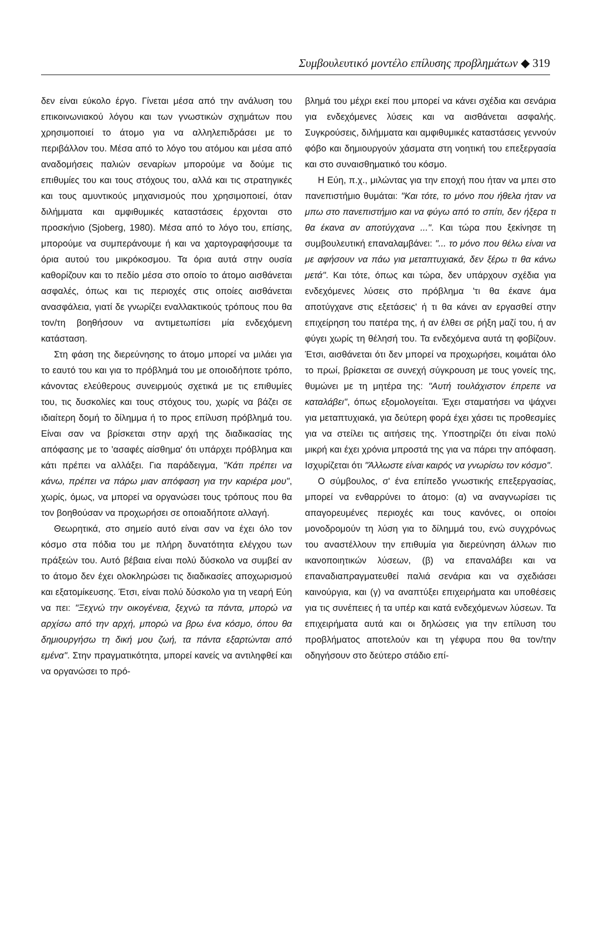Συμβουλευτικό μοντέλο επίλυσης προβλημάτων ◆ 319
δεν είναι εύκολο έργο. Γίνεται μέσα από την ανάλυση του επικοινωνιακού λόγου και των γνωστικών σχημάτων που χρησιμοποιεί το άτομο για να αλληλεπιδράσει με το περιβάλλον του. Μέσα από το λόγο του ατόμου και μέσα από αναδομήσεις παλιών σεναρίων μπορούμε να δούμε τις επιθυμίες του και τους στόχους του, αλλά και τις στρατηγικές και τους αμυντικούς μηχανισμούς που χρησιμοποιεί, όταν διλήμματα και αμφιθυμικές καταστάσεις έρχονται στο προσκήνιο (Sjoberg, 1980). Μέσα από το λόγο του, επίσης, μπορούμε να συμπεράνουμε ή και να χαρτογραφήσουμε τα όρια αυτού του μικρόκοσμου. Τα όρια αυτά στην ουσία καθορίζουν και το πεδίο μέσα στο οποίο το άτομο αισθάνεται ασφαλές, όπως και τις περιοχές στις οποίες αισθάνεται ανασφάλεια, γιατί δε γνωρίζει εναλλακτικούς τρόπους που θα τον/τη βοηθήσουν να αντιμετωπίσει μία ενδεχόμενη κατάσταση.
Στη φάση της διερεύνησης το άτομο μπορεί να μιλάει για το εαυτό του και για το πρόβλημά του με οποιοδήποτε τρόπο, κάνοντας ελεύθερους συνειρμούς σχετικά με τις επιθυμίες του, τις δυσκολίες και τους στόχους του, χωρίς να βάζει σε ιδιαίτερη δομή το δίλημμα ή το προς επίλυση πρόβλημά του. Είναι σαν να βρίσκεται στην αρχή της διαδικασίας της απόφασης με το 'ασαφές αίσθημα' ότι υπάρχει πρόβλημα και κάτι πρέπει να αλλάξει. Για παράδειγμα, "Κάτι πρέπει να κάνω, πρέπει να πάρω μιαν απόφαση για την καριέρα μου", χωρίς, όμως, να μπορεί να οργανώσει τους τρόπους που θα τον βοηθούσαν να προχωρήσει σε οποιαδήποτε αλλαγή.
Θεωρητικά, στο σημείο αυτό είναι σαν να έχει όλο τον κόσμο στα πόδια του με πλήρη δυνατότητα ελέγχου των πράξεών του. Αυτό βέβαια είναι πολύ δύσκολο να συμβεί αν το άτομο δεν έχει ολοκληρώσει τις διαδικασίες αποχωρισμού και εξατομίκευσης. Έτσι, είναι πολύ δύσκολο για τη νεαρή Εύη να πει: "Ξεχνώ την οικογένεια, ξεχνώ τα πάντα, μπορώ να αρχίσω από την αρχή, μπορώ να βρω ένα κόσμο, όπου θα δημιουργήσω τη δική μου ζωή, τα πάντα εξαρτώνται από εμένα". Στην πραγματικότητα, μπορεί κανείς να αντιληφθεί και να οργανώσει το πρό-
βλημά του μέχρι εκεί που μπορεί να κάνει σχέδια και σενάρια για ενδεχόμενες λύσεις και να αισθάνεται ασφαλής. Συγκρούσεις, διλήμματα και αμφιθυμικές καταστάσεις γεννούν φόβο και δημιουργούν χάσματα στη νοητική του επεξεργασία και στο συναισθηματικό του κόσμο.
Η Εύη, π.χ., μιλώντας για την εποχή που ήταν να μπει στο πανεπιστήμιο θυμάται: "Και τότε, το μόνο που ήθελα ήταν να μπω στο πανεπιστήμιο και να φύγω από το σπίτι, δεν ήξερα τι θα έκανα αν αποτύγχανα ...". Και τώρα που ξεκίνησε τη συμβουλευτική επαναλαμβάνει: "... το μόνο που θέλω είναι να με αφήσουν να πάω για μεταπτυχιακά, δεν ξέρω τι θα κάνω μετά". Και τότε, όπως και τώρα, δεν υπάρχουν σχέδια για ενδεχόμενες λύσεις στο πρόβλημα 'τι θα έκανε άμα αποτύγχανε στις εξετάσεις' ή τι θα κάνει αν εργασθεί στην επιχείρηση του πατέρα της, ή αν έλθει σε ρήξη μαζί του, ή αν φύγει χωρίς τη θέλησή του. Τα ενδεχόμενα αυτά τη φοβίζουν. Έτσι, αισθάνεται ότι δεν μπορεί να προχωρήσει, κοιμάται όλο το πρωί, βρίσκεται σε συνεχή σύγκρουση με τους γονείς της, θυμώνει με τη μητέρα της: "Αυτή τουλάχιστον έπρεπε να καταλάβει", όπως εξομολογείται. Έχει σταματήσει να ψάχνει για μεταπτυχιακά, για δεύτερη φορά έχει χάσει τις προθεσμίες για να στείλει τις αιτήσεις της. Υποστηρίζει ότι είναι πολύ μικρή και έχει χρόνια μπροστά της για να πάρει την απόφαση. Ισχυρίζεται ότι "Άλλωστε είναι καιρός να γνωρίσω τον κόσμο".
Ο σύμβουλος, σ' ένα επίπεδο γνωστικής επεξεργασίας, μπορεί να ενθαρρύνει το άτομο: (α) να αναγνωρίσει τις απαγορευμένες περιοχές και τους κανόνες, οι οποίοι μονοδρομούν τη λύση για το δίλημμά του, ενώ συγχρόνως του αναστέλλουν την επιθυμία για διερεύνηση άλλων πιο ικανοποιητικών λύσεων, (β) να επαναλάβει και να επαναδιαπραγματευθεί παλιά σενάρια και να σχεδιάσει καινούργια, και (γ) να αναπτύξει επιχειρήματα και υποθέσεις για τις συνέπειες ή τα υπέρ και κατά ενδεχόμενων λύσεων. Τα επιχειρήματα αυτά και οι δηλώσεις για την επίλυση του προβλήματος αποτελούν και τη γέφυρα που θα τον/την οδηγήσουν στο δεύτερο στάδιο επί-